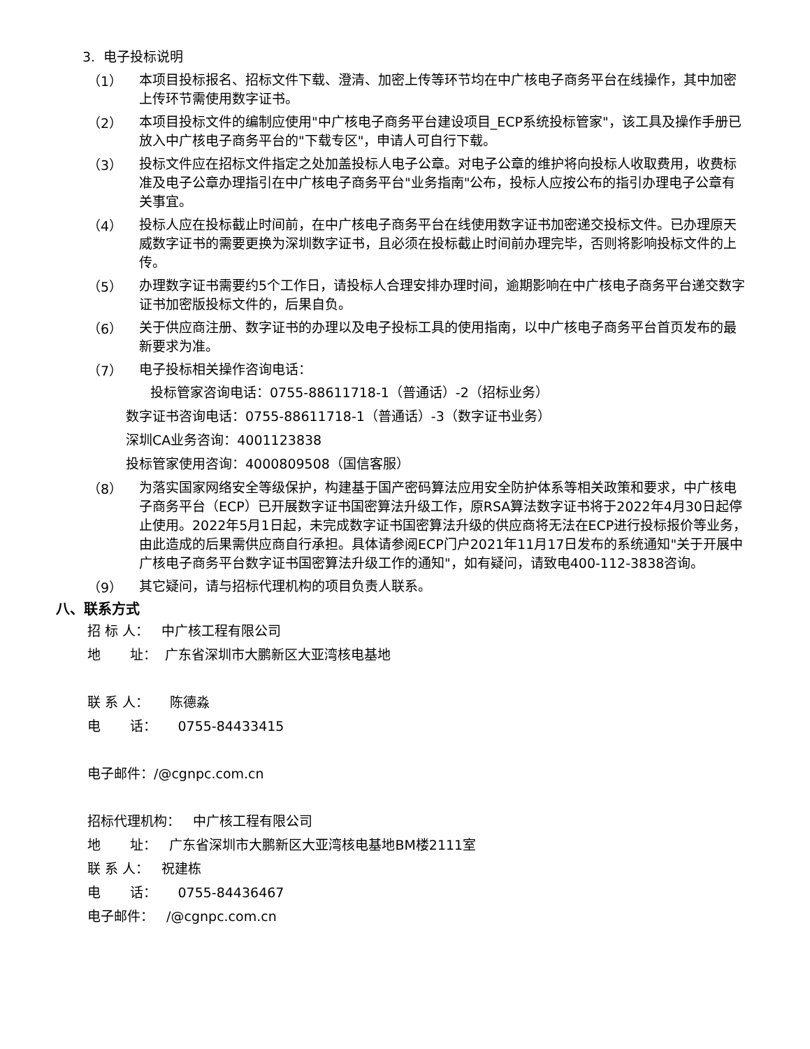3. 电子投标说明
（1）
本项目投标报名、招标文件下载、澄清、加密上传等环节均在中广核电子商务平台在线操作，其中加密上传环节需使用数字证书。
（2）
本项目投标文件的编制应使用"中广核电子商务平台建设项目_ECP系统投标管家"，该工具及操作手册已放入中广核电子商务平台的"下载专区"，申请人可自行下载。
（3）
投标文件应在招标文件指定之处加盖投标人电子公章。对电子公章的维护将向投标人收取费用，收费标准及电子公章办理指引在中广核电子商务平台"业务指南"公布，投标人应按公布的指引办理电子公章有关事宜。
（4）
投标人应在投标截止时间前，在中广核电子商务平台在线使用数字证书加密递交投标文件。已办理原天威数字证书的需要更换为深圳数字证书，且必须在投标截止时间前办理完毕，否则将影响投标文件的上传。
（5）
办理数字证书需要约5个工作日，请投标人合理安排办理时间，逾期影响在中广核电子商务平台递交数字证书加密版投标文件的，后果自负。
（6）
关于供应商注册、数字证书的办理以及电子投标工具的使用指南，以中广核电子商务平台首页发布的最新要求为准。
（7）
电子投标相关操作咨询电话：
投标管家咨询电话：0755-88611718-1（普通话）-2（招标业务）
数字证书咨询电话：0755-88611718-1（普通话）-3（数字证书业务）
深圳CA业务咨询：4001123838
投标管家使用咨询：4000809508（国信客服）
（8）
为落实国家网络安全等级保护，构建基于国产密码算法应用安全防护体系等相关政策和要求，中广核电子商务平台（ECP）已开展数字证书国密算法升级工作，原RSA算法数字证书将于2022年4月30日起停止使用。2022年5月1日起，未完成数字证书国密算法升级的供应商将无法在ECP进行投标报价等业务，由此造成的后果需供应商自行承担。具体请参阅ECP门户2021年11月17日发布的系统通知"关于开展中广核电子商务平台数字证书国密算法升级工作的通知"，如有疑问，请致电400-112-3838咨询。
（9）
其它疑问，请与招标代理机构的项目负责人联系。
八、联系方式
招 标 人： 中广核工程有限公司
地 址： 广东省深圳市大鹏新区大亚湾核电基地
联 系 人： 陈德淼
电 话： 0755-84433415
电子邮件：/@cgnpc.com.cn
招标代理机构： 中广核工程有限公司
地 址： 广东省深圳市大鹏新区大亚湾核电基地BM楼2111室
联 系 人： 祝建栋
电 话： 0755-84436467
电子邮件： /@cgnpc.com.cn